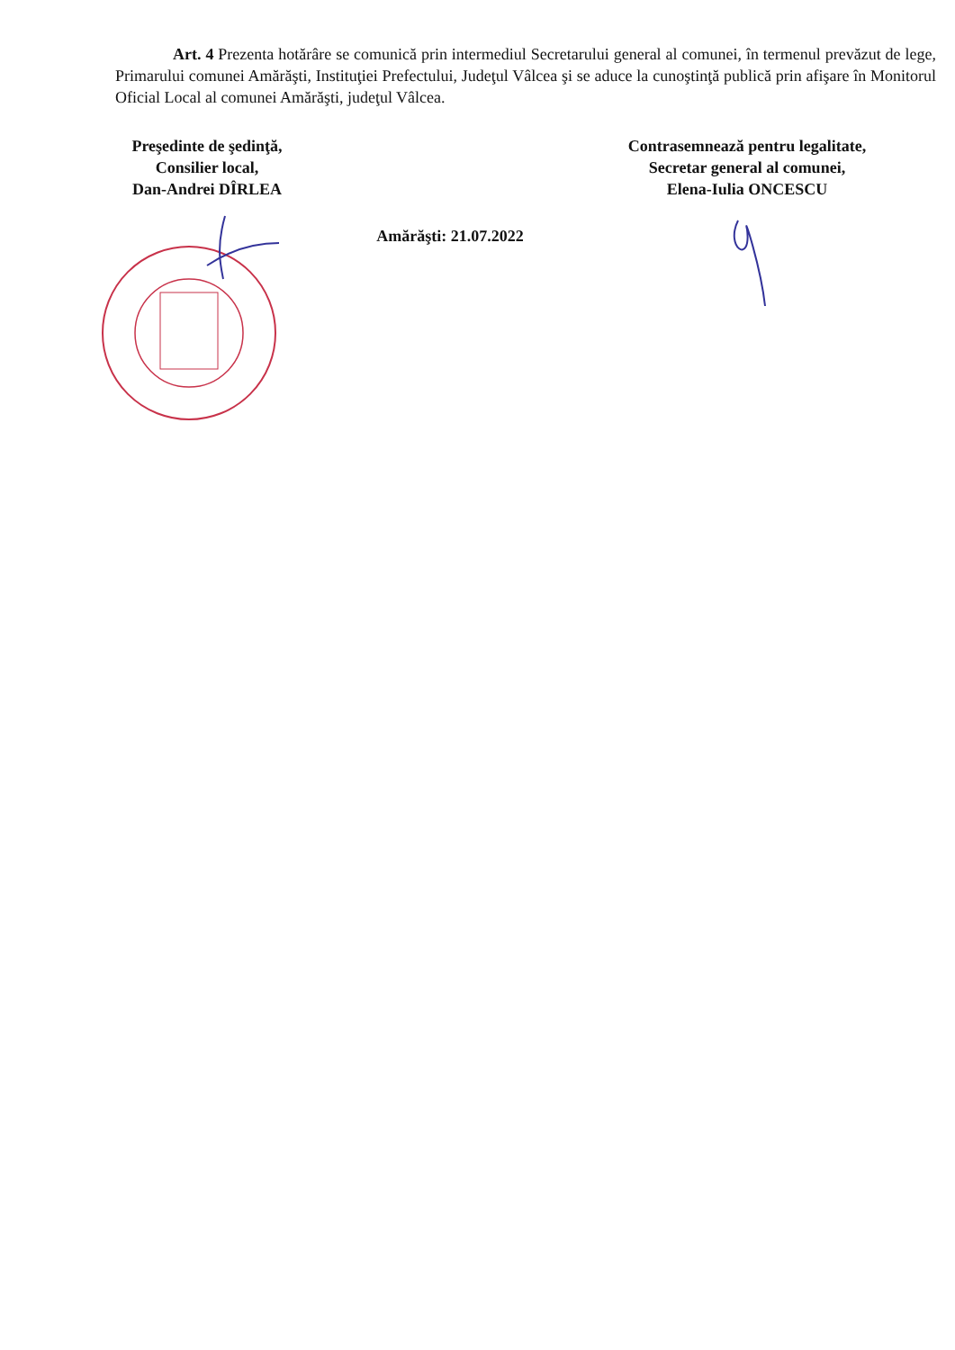Art. 4 Prezenta hotărâre se comunică prin intermediul Secretarului general al comunei, în termenul prevăzut de lege, Primarului comunei Amărăşti, Instituţiei Prefectului, Judeţul Vâlcea şi se aduce la cunoştinţă publică prin afişare în Monitorul Oficial Local al comunei Amărăşti, judeţul Vâlcea.
Preşedinte de şedinţă,
Consilier local,
Dan-Andrei DÎRLEA
Amărăşti: 21.07.2022
Contrasemnează pentru legalitate,
Secretar general al comunei,
Elena-Iulia ONCESCU